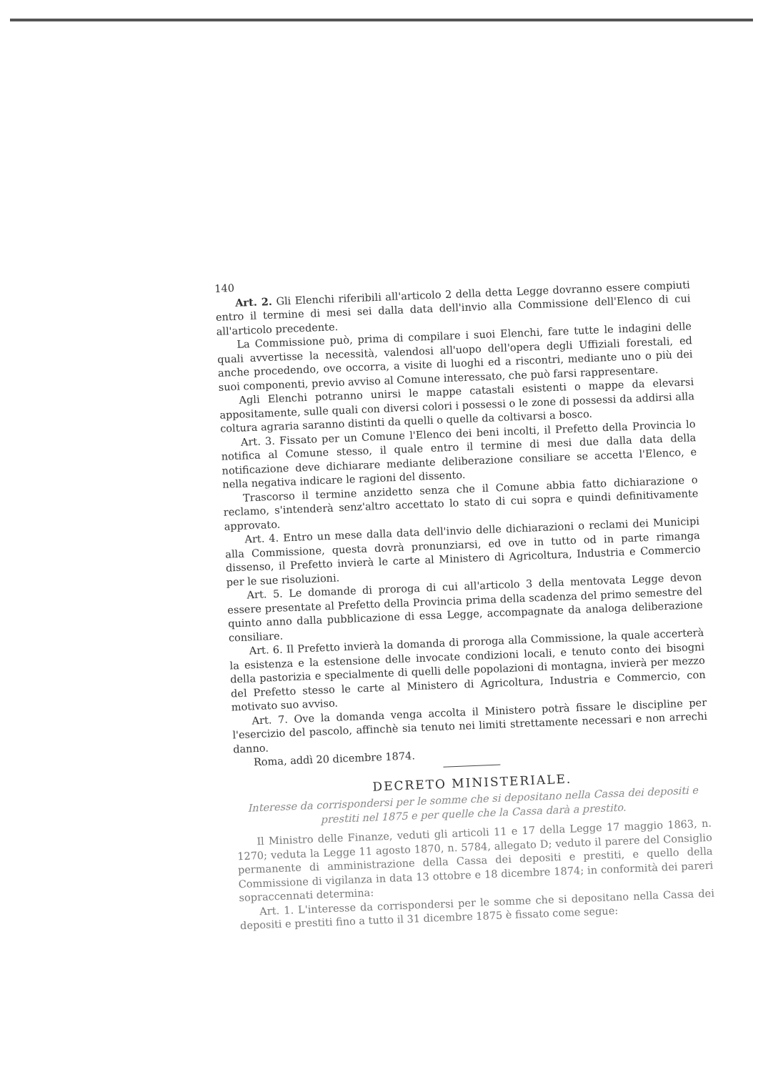140
Art. 2. Gli Elenchi riferibili all'articolo 2 della detta Legge dovranno essere compiuti entro il termine di mesi sei dalla data dell'invio alla Commissione dell'Elenco di cui all'articolo precedente.
La Commissione può, prima di compilare i suoi Elenchi, fare tutte le indagini delle quali avvertisse la necessità, valendosi all'uopo dell'opera degli Uffiziali forestali, ed anche procedendo, ove occorra, a visite di luoghi ed a riscontri, mediante uno o più dei suoi componenti, previo avviso al Comune interessato, che può farsi rappresentare.
Agli Elenchi potranno unirsi le mappe catastali esistenti o mappe da elevarsi appositamente, sulle quali con diversi colori i possessi o le zone di possessi da addirsi alla coltura agraria saranno distinti da quelli o quelle da coltivarsi a bosco.
Art. 3. Fissato per un Comune l'Elenco dei beni incolti, il Prefetto della Provincia lo notifica al Comune stesso, il quale entro il termine di mesi due dalla data della notificazione deve dichiarare mediante deliberazione consiliare se accetta l'Elenco, e nella negativa indicare le ragioni del dissento.
Trascorso il termine anzidetto senza che il Comune abbia fatto dichiarazione o reclamo, s'intenderà senz'altro accettato lo stato di cui sopra e quindi definitivamente approvato.
Art. 4. Entro un mese dalla data dell'invio delle dichiarazioni o reclami dei Municipi alla Commissione, questa dovrà pronunziarsi, ed ove in tutto od in parte rimanga dissenso, il Prefetto invierà le carte al Ministero di Agricoltura, Industria e Commercio per le sue risoluzioni.
Art. 5. Le domande di proroga di cui all'articolo 3 della mentovata Legge devon essere presentate al Prefetto della Provincia prima della scadenza del primo semestre del quinto anno dalla pubblicazione di essa Legge, accompagnate da analoga deliberazione consiliare.
Art. 6. Il Prefetto invierà la domanda di proroga alla Commissione, la quale accerterà la esistenza e la estensione delle invocate condizioni locali, e tenuto conto dei bisogni della pastorizia e specialmente di quelli delle popolazioni di montagna, invierà per mezzo del Prefetto stesso le carte al Ministero di Agricoltura, Industria e Commercio, con motivato suo avviso.
Art. 7. Ove la domanda venga accolta il Ministero potrà fissare le discipline per l'esercizio del pascolo, affinchè sia tenuto nei limiti strettamente necessari e non arrechi danno.
Roma, addì 20 dicembre 1874.
DECRETO MINISTERIALE.
Interesse da corrispondersi per le somme che si depositano nella Cassa dei depositi e prestiti nel 1875 e per quelle che la Cassa darà a prestito.
Il Ministro delle Finanze, veduti gli articoli 11 e 17 della Legge 17 maggio 1863, n. 1270; veduta la Legge 11 agosto 1870, n. 5784, allegato D; veduto il parere del Consiglio permanente di amministrazione della Cassa dei depositi e prestiti, e quello della Commissione di vigilanza in data 13 ottobre e 18 dicembre 1874; in conformità dei pareri sopraccennati determina:
Art. 1. L'interesse da corrispondersi per le somme che si depositano nella Cassa dei depositi e prestiti fino a tutto il 31 dicembre 1875 è fissato come segue: